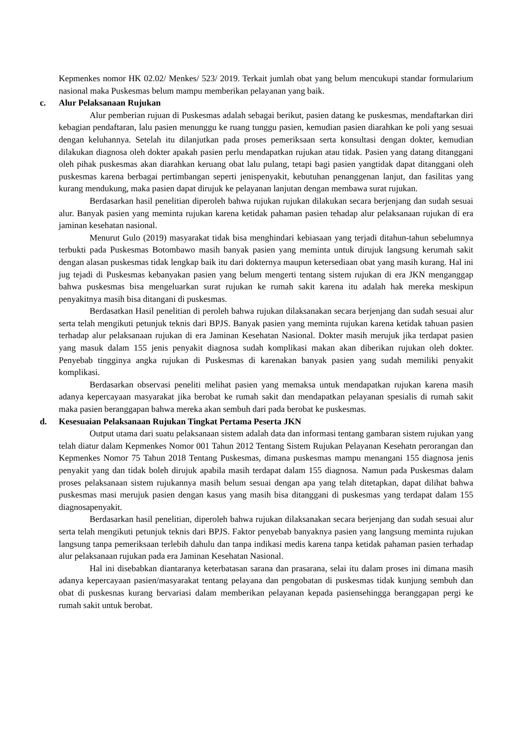Kepmenkes nomor HK 02.02/ Menkes/ 523/ 2019. Terkait jumlah obat yang belum mencukupi standar formularium nasional maka Puskesmas belum mampu memberikan pelayanan yang baik.
c. Alur Pelaksanaan Rujukan
Alur pemberian rujuan di Puskesmas adalah sebagai berikut, pasien datang ke puskesmas, mendaftarkan diri kebagian pendaftaran, lalu pasien menunggu ke ruang tunggu pasien, kemudian pasien diarahkan ke poli yang sesuai dengan keluhannya. Setelah itu dilanjutkan pada proses pemeriksaan serta konsultasi dengan dokter, kemudian dilakukan diagnosa oleh dokter apakah pasien perlu mendapatkan rujukan atau tidak. Pasien yang datang ditanggani oleh pihak puskesmas akan diarahkan keruang obat lalu pulang, tetapi bagi pasien yangtidak dapat ditanggani oleh puskesmas karena berbagai pertimbangan seperti jenispenyakit, kebutuhan penanggenan lanjut, dan fasilitas yang kurang mendukung, maka pasien dapat dirujuk ke pelayanan lanjutan dengan membawa surat rujukan.
Berdasarkan hasil penelitian diperoleh bahwa rujukan rujukan dilakukan secara berjenjang dan sudah sesuai alur. Banyak pasien yang meminta rujukan karena ketidak pahaman pasien tehadap alur pelaksanaan rujukan di era jaminan kesehatan nasional.
Menurut Gulo (2019) masyarakat tidak bisa menghindari kebiasaan yang terjadi ditahun-tahun sebelumnya terbukti pada Puskesmas Botombawo masih banyak pasien yang meminta untuk dirujuk langsung kerumah sakit dengan alasan puskesmas tidak lengkap baik itu dari dokternya maupun ketersediaan obat yang masih kurang. Hal ini jug tejadi di Puskesmas kebanyakan pasien yang belum mengerti tentang sistem rujukan di era JKN menganggap bahwa puskesmas bisa mengeluarkan surat rujukan ke rumah sakit karena itu adalah hak mereka meskipun penyakitnya masih bisa ditangani di puskesmas.
Berdasatkan Hasil penelitian di peroleh bahwa rujukan dilaksanakan secara berjenjang dan sudah sesuai alur serta telah mengikuti petunjuk teknis dari BPJS. Banyak pasien yang meminta rujukan karena ketidak tahuan pasien terhadap alur pelaksanaan rujukan di era Jaminan Kesehatan Nasional. Dokter masih merujuk jika terdapat pasien yang masuk dalam 155 jenis penyakit diagnosa sudah komplikasi makan akan diberikan rujukan oleh dokter. Penyebab tingginya angka rujukan di Puskesmas di karenakan banyak pasien yang sudah memiliki penyakit komplikasi.
Berdasarkan observasi peneliti melihat pasien yang memaksa untuk mendapatkan rujukan karena masih adanya kepercayaan masyarakat jika berobat ke rumah sakit dan mendapatkan pelayanan spesialis di rumah sakit maka pasien beranggapan bahwa mereka akan sembuh dari pada berobat ke puskesmas.
d. Kesesuaian Pelaksanaan Rujukan Tingkat Pertama Peserta JKN
Output utama dari suatu pelaksanaan sistem adalah data dan informasi tentang gambaran sistem rujukan yang telah diatur dalam Kepmenkes Nomor 001 Tahun 2012 Tentang Sistem Rujukan Pelayanan Kesehatn perorangan dan Kepmenkes Nomor 75 Tahun 2018 Tentang Puskesmas, dimana puskesmas mampu menangani 155 diagnosa jenis penyakit yang dan tidak boleh dirujuk apabila masih terdapat dalam 155 diagnosa. Namun pada Puskesmas dalam proses pelaksanaan sistem rujukannya masih belum sesuai dengan apa yang telah ditetapkan, dapat dilihat bahwa puskesmas masi merujuk pasien dengan kasus yang masih bisa ditanggani di puskesmas yang terdapat dalam 155 diagnosapenyakit.
Berdasarkan hasil penelitian, diperoleh bahwa rujukan dilaksanakan secara berjenjang dan sudah sesuai alur serta telah mengikuti petunjuk teknis dari BPJS. Faktor penyebab banyaknya pasien yang langsung meminta rujukan langsung tanpa pemeriksaan terlebih dahulu dan tanpa indikasi medis karena tanpa ketidak pahaman pasien terhadap alur pelaksanaan rujukan pada era Jaminan Kesehatan Nasional.
Hal ini disebabkan diantaranya keterbatasan sarana dan prasarana, selai itu dalam proses ini dimana masih adanya kepercayaan pasien/masyarakat tentang pelayana dan pengobatan di puskesmas tidak kunjung sembuh dan obat di puskesnas kurang bervariasi dalam memberikan pelayanan kepada pasiensehingga beranggapan pergi ke rumah sakit untuk berobat.